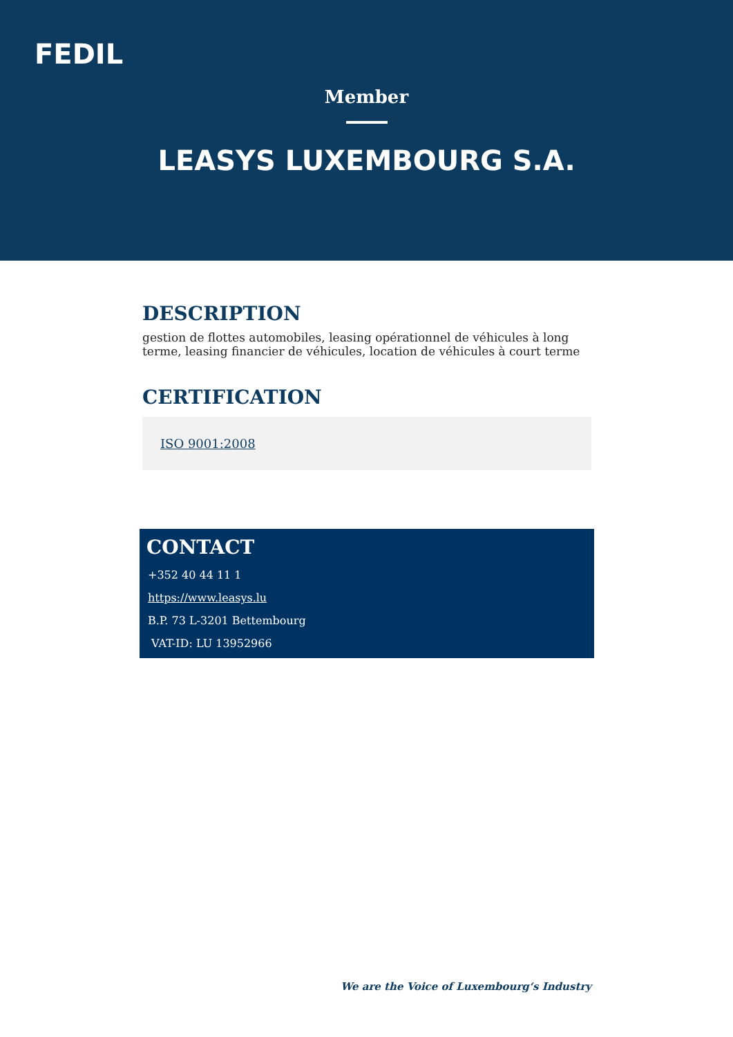FEDIL
Member
LEASYS LUXEMBOURG S.A.
DESCRIPTION
gestion de flottes automobiles, leasing opérationnel de véhicules à long terme, leasing financier de véhicules, location de véhicules à court terme
CERTIFICATION
ISO 9001:2008
CONTACT
+352 40 44 11 1
https://www.leasys.lu
B.P. 73 L-3201 Bettembourg
VAT-ID: LU 13952966
We are the Voice of Luxembourg‘s Industry